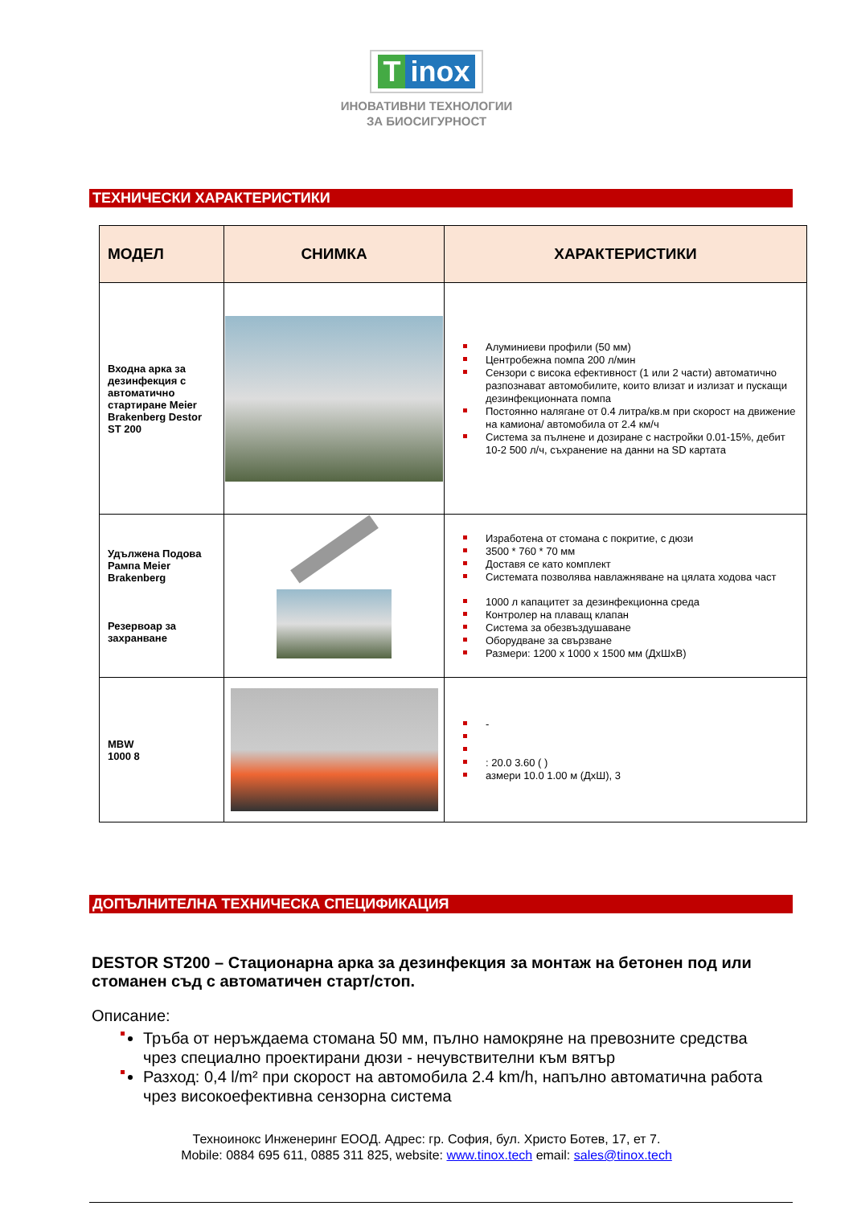Tinox
ИНОВАТИВНИ ТЕХНОЛОГИИ
ЗА БИОСИГУРНОСТ
ТЕХНИЧЕСКИ ХАРАКТЕРИСТИКИ
| МОДЕЛ | СНИМКА | ХАРАКТЕРИСТИКИ |
| --- | --- | --- |
| Входна арка за дезинфекция с автоматично стартиране Meier Brakenberg Destor ST 200 | | Алуминиеви профили (50 мм) Центробежна помпа 200 л/мин Сензори с висока ефективност (1 или 2 части) автоматично разпознават автомобилите, които влизат и излизат и пускащи дезинфекционната помпа Постоянно налягане от 0.4 литра/кв.м при скорост на движение на камиона/ автомобила от 2.4 км/ч Система за пълнене и дозиране с настройки 0.01-15%, дебит 10-2 500 л/ч, съхранение на данни на SD картата |
| Удължена Подова Рампа Meier Brakenberg Резервоар за захранване | | Изработена от стомана с покритие, с дюзи 3500 * 760 * 70 мм Доставя се като комплект Системата позволява навлажняване на цялата ходова част 1000 л капацитет за дезинфекционна среда Контролер на плаващ клапан Система за обезвъздушаване Оборудване за свързване Размери: 1200 x 1000 x 1500 мм (ДхШхВ) |
| MBW 1000 8 | | - : 20.0 3.60 ( ) азмери 10.0 1.00 м (ДхШ), 3 |
ДОПЪЛНИТЕЛНА ТЕХНИЧЕСКА СПЕЦИФИКАЦИЯ
DESTOR ST200 – Стационарна арка за дезинфекция за монтаж на бетонен под или стоманен съд с автоматичен старт/стоп.
Описание:
Тръба от неръждаема стомана 50 мм, пълно намокряне на превозните средства чрез специално проектирани дюзи - нечувствителни към вятър
Разход: 0,4 l/m² при скорост на автомобила 2.4 km/h, напълно автоматична работа чрез високоефективна сензорна система
Техноинокс Инженеринг ЕООД. Адрес: гр. София, бул. Христо Ботев, 17, ет 7.
Mobile: 0884 695 611, 0885 311 825, website: www.tinox.tech email: sales@tinox.tech